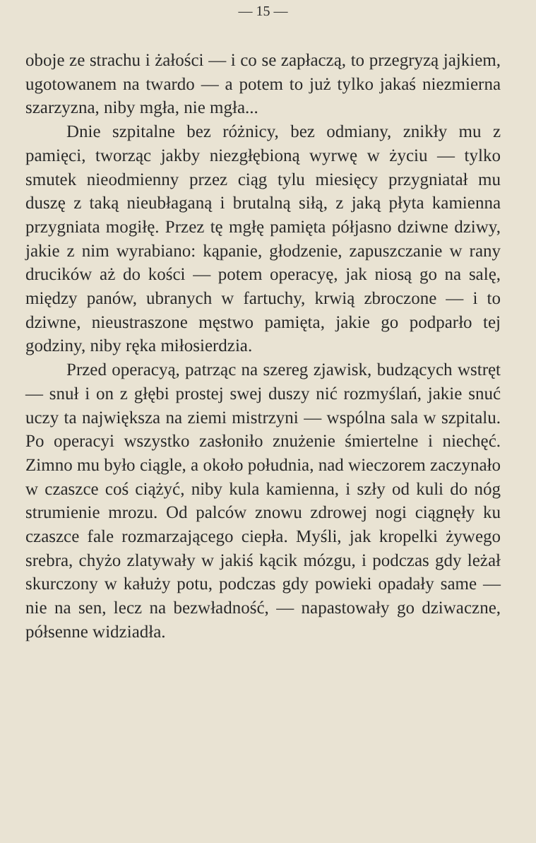— 15 —
oboje ze strachu i żałości — i co se zapłaczą, to przegryzą jajkiem, ugotowanem na twardo — a potem to już tylko jakaś niezmierna szarzyzna, niby mgła, nie mgła...
Dnie szpitalne bez różnicy, bez odmiany, znikły mu z pamięci, tworząc jakby niezgłębioną wyrwę w życiu — tylko smutek nieodmienny przez ciąg tylu miesięcy przygniatał mu duszę z taką nieubłaganą i brutalną siłą, z jaką płyta kamienna przygniata mogiłę. Przez tę mgłę pamięta półjasno dziwne dziwy, jakie z nim wyrabiano: kąpanie, głodzenie, zapuszczanie w rany drucików aż do kości — potem operacyę, jak niosą go na salę, między panów, ubranych w fartuchy, krwią zbroczone — i to dziwne, nieustraszone męstwo pamięta, jakie go podparło tej godziny, niby ręka miłosierdzia.
Przed operacyą, patrząc na szereg zjawisk, budzących wstręt — snuł i on z głębi prostej swej duszy nić rozmyślań, jakie snuć uczy ta największa na ziemi mistrzyni — wspólna sala w szpitalu. Po operacyi wszystko zasłoniło znużenie śmiertelne i niechęć. Zimno mu było ciągle, a około południa, nad wieczorem zaczynało w czaszce coś ciążyć, niby kula kamienna, i szły od kuli do nóg strumienie mrozu. Od palców znowu zdrowej nogi ciągnęły ku czaszce fale rozmarzającego ciepła. Myśli, jak kropelki żywego srebra, chyżo zlatywały w jakiś kącik mózgu, i podczas gdy leżał skurczony w kałuży potu, podczas gdy powieki opadały same — nie na sen, lecz na bezwładność, — napastowały go dziwaczne, półsenne widziadła.